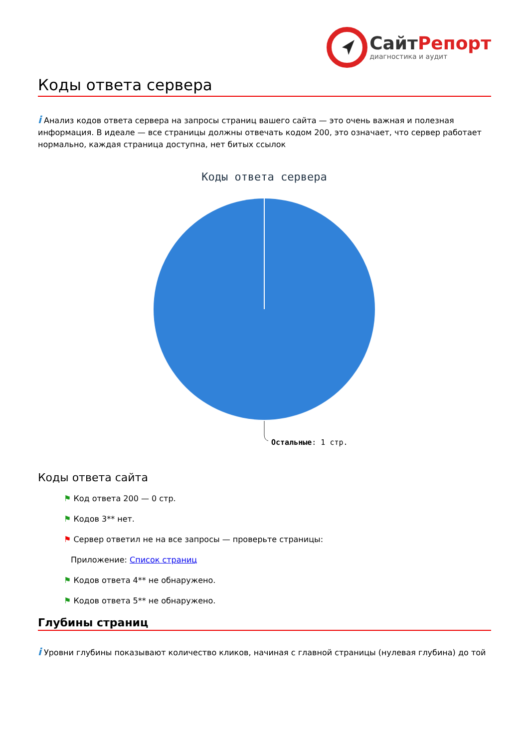СайтРепорт
диагностика и аудит
Коды ответа сервера
i Анализ кодов ответа сервера на запросы страниц вашего сайта — это очень важная и полезная информация. В идеале — все страницы должны отвечать кодом 200, это означает, что сервер работает нормально, каждая страница доступна, нет битых ссылок
Коды ответа сервера
Остальные: 1 стр.
Коды ответа сайта
⚑ Код ответа 200 — 0 стр.
⚑ Кодов 3** нет.
⚑ Сервер ответил не на все запросы — проверьте страницы:
Приложение: Список страниц
⚑ Кодов ответа 4** не обнаружено.
⚑ Кодов ответа 5** не обнаружено.
Глубины страниц
i Уровни глубины показывают количество кликов, начиная с главной страницы (нулевая глубина) до той